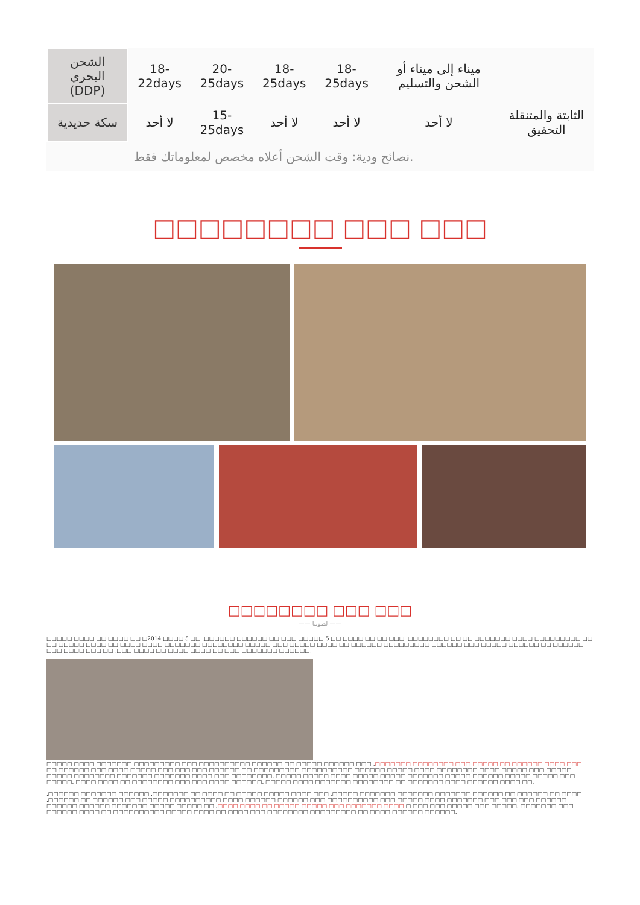| الشحن البحري (DDP) | 18-22days | 20-25days | 18-25days | 18-25days | ميناء إلى ميناء أو الشحن والتسليم | |
| سكة حديدية | لا أحد | 15-25days | لا أحد | لا أحد | لا أحد | الثابتة والمتنقلة التحقيق |
| نصائح ودية: وقت الشحن أعلاه مخصص لمعلوماتك فقط. | | | | | | |
□□□□□□□□ □□□ □□□
□□□□□□□□ □□□ □□□
—— لصوتنا ——
□□□□□ □□□□ □□ □□□□ □□ □2014 □□□□ 5 □□ .□□□□□□ □□□□□□ □□ □□□ □□□□□ 5 □□ □□□□ □□ □□ □□□ .□□□□□□□□ □□ □□ □□□□□□□ □□□□ □□□□□□□□□ □□ □□ □□□□□ □□□□ □□ □□□□ □□□□ □□□□□□□ □□□□□□□□ □□□□□ □□□ □□□□□ □□□□ □□ □□□□□□ □□□□□□□□□ □□□□□□ □□□ □□□□□ □□□□□□ □□ □□□□□□ □□□ □□□□ □□□ □□ .□□□ □□□□ □□ □□□□ □□□□ □□ □□□ □□□□□□□ □□□□□□.
□□□□□ □□□□ □□□□□□□ □□□□□□□□□ □□□ □□□□□□□□□□ □□□□□□ □□ □□□□□ □□□□□□ □□□ .□□□□□□□ □□□□□□□□ □□□ □□□□□ □□ □□□□□□ □□□□ □□□ □□ □□□□□□ □□□ □□□□ □□□□□ □□□ □□□ □□□ □□□□□□ □□ □□□□□□□□□ □□□□□□□□□□ □□□□□□ □□□□□ □□□□ □□□□□□□□ □□□□ □□□□□ □□□ □□□□□ □□□□□ □□□□□□□□ □□□□□□□ □□□□□□□ □□□□ □□□ □□□□□□□□. □□□□□ □□□□□ □□□□ □□□□□ □□□□□ □□□□□□□ □□□□□ □□□□□□ □□□□□ □□□□□ □□□ □□□□□. □□□□ □□□□ □□ □□□□□□□□ □□□ □□□ □□□□ □□□□□□. □□□□□ □□□□ □□□□□□□ □□□□□□□□ □□ □□□□□□□ □□□□ □□□□□□ □□□□ □□.
.□□□□□□ □□□□□□□ □□□□□□ .□□□□□□□ □□ □□□□ □□ □□□□□ □□□□□ □□□□ □□□ .□□□□□ □□□□□□□ □□□□□□□ □□□□□□□ □□□□□□ □□ □□□□□□ □□ □□□□ .□□□□□□ □□ □□□□□□ □□□ □□□□□ □□□□□□□□□□ □□□□ □□□□□□ □□□□□□ □□□ □□□□□□□□□□ □□□ □□□□□ □□□□ □□□□□□□ □□□ □□□ □□□ □□□□□□ □□□□□□ □□□□□□ □□□□□□□ □□□□□ □□□□□ □□ .□□□□ □□□□ □□ □□□□□ □□□□□ □□□ □□□□□□□ □□□□ □ □□□ □□□ □□□□□ □□□ □□□□□. □□□□□□□ □□□ □□□□□□ □□□□ □□ □□□□□□□□□□ □□□□□ □□□□ □□ □□□□ □□□ □□□□□□□□ □□□□□□□□□ □□ □□□□ □□□□□□ □□□□□□.